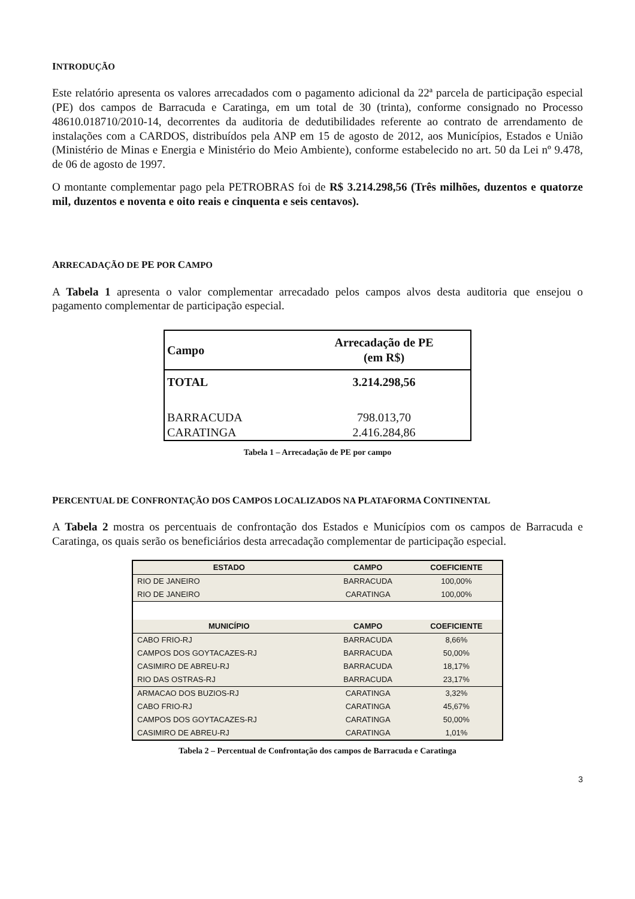INTRODUÇÃO
Este relatório apresenta os valores arrecadados com o pagamento adicional da 22ª parcela de participação especial (PE) dos campos de Barracuda e Caratinga, em um total de 30 (trinta), conforme consignado no Processo 48610.018710/2010-14, decorrentes da auditoria de dedutibilidades referente ao contrato de arrendamento de instalações com a CARDOS, distribuídos pela ANP em 15 de agosto de 2012, aos Municípios, Estados e União (Ministério de Minas e Energia e Ministério do Meio Ambiente), conforme estabelecido no art. 50 da Lei nº 9.478, de 06 de agosto de 1997.
O montante complementar pago pela PETROBRAS foi de R$ 3.214.298,56 (Três milhões, duzentos e quatorze mil, duzentos e noventa e oito reais e cinquenta e seis centavos).
ARRECADAÇÃO DE PE POR CAMPO
A Tabela 1 apresenta o valor complementar arrecadado pelos campos alvos desta auditoria que ensejou o pagamento complementar de participação especial.
| Campo | Arrecadação de PE (em R$) |
| --- | --- |
| TOTAL | 3.214.298,56 |
| BARRACUDA | 798.013,70 |
| CARATINGA | 2.416.284,86 |
Tabela 1 – Arrecadação de PE por campo
PERCENTUAL DE CONFRONTAÇÃO DOS CAMPOS LOCALIZADOS NA PLATAFORMA CONTINENTAL
A Tabela 2 mostra os percentuais de confrontação dos Estados e Municípios com os campos de Barracuda e Caratinga, os quais serão os beneficiários desta arrecadação complementar de participação especial.
| ESTADO | CAMPO | COEFICIENTE |
| --- | --- | --- |
| RIO DE JANEIRO | BARRACUDA | 100,00% |
| RIO DE JANEIRO | CARATINGA | 100,00% |
| MUNICÍPIO | CAMPO | COEFICIENTE |
| CABO FRIO-RJ | BARRACUDA | 8,66% |
| CAMPOS DOS GOYTACAZES-RJ | BARRACUDA | 50,00% |
| CASIMIRO DE ABREU-RJ | BARRACUDA | 18,17% |
| RIO DAS OSTRAS-RJ | BARRACUDA | 23,17% |
| ARMACAO DOS BUZIOS-RJ | CARATINGA | 3,32% |
| CABO FRIO-RJ | CARATINGA | 45,67% |
| CAMPOS DOS GOYTACAZES-RJ | CARATINGA | 50,00% |
| CASIMIRO DE ABREU-RJ | CARATINGA | 1,01% |
Tabela 2 – Percentual de Confrontação dos campos de Barracuda e Caratinga
3